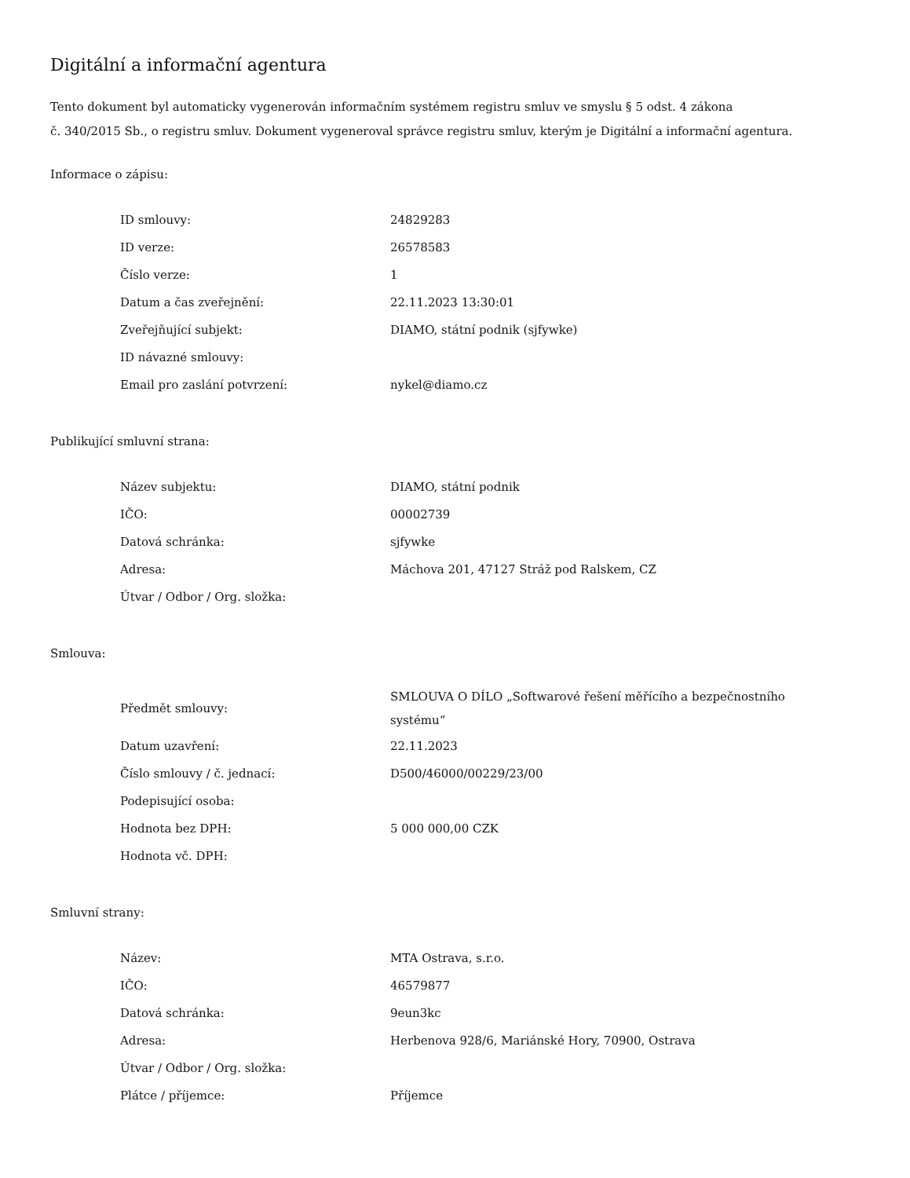Digitální a informační agentura
Tento dokument byl automaticky vygenerován informačním systémem registru smluv ve smyslu § 5 odst. 4 zákona
č. 340/2015 Sb., o registru smluv. Dokument vygeneroval správce registru smluv, kterým je Digitální a informační agentura.
Informace o zápisu:
| ID smlouvy: | 24829283 |
| ID verze: | 26578583 |
| Číslo verze: | 1 |
| Datum a čas zveřejnění: | 22.11.2023 13:30:01 |
| Zveřejňující subjekt: | DIAMO, státní podnik (sjfywke) |
| ID návazné smlouvy: | |
| Email pro zaslání potvrzení: | nykel@diamo.cz |
Publikující smluvní strana:
| Název subjektu: | DIAMO, státní podnik |
| IČO: | 00002739 |
| Datová schránka: | sjfywke |
| Adresa: | Máchova 201, 47127 Stráž pod Ralskem, CZ |
| Útvar / Odbor / Org. složka: | |
Smlouva:
| Předmět smlouvy: | SMLOUVA O DÍLO „Softwarové řešení měřícího a bezpečnostního systému“ |
| Datum uzavření: | 22.11.2023 |
| Číslo smlouvy / č. jednací: | D500/46000/00229/23/00 |
| Podepisující osoba: | |
| Hodnota bez DPH: | 5 000 000,00 CZK |
| Hodnota vč. DPH: | |
Smluvní strany:
| Název: | MTA Ostrava, s.r.o. |
| IČO: | 46579877 |
| Datová schránka: | 9eun3kc |
| Adresa: | Herbenova 928/6, Mariánské Hory, 70900, Ostrava |
| Útvar / Odbor / Org. složka: | |
| Plátce / příjemce: | Příjemce |